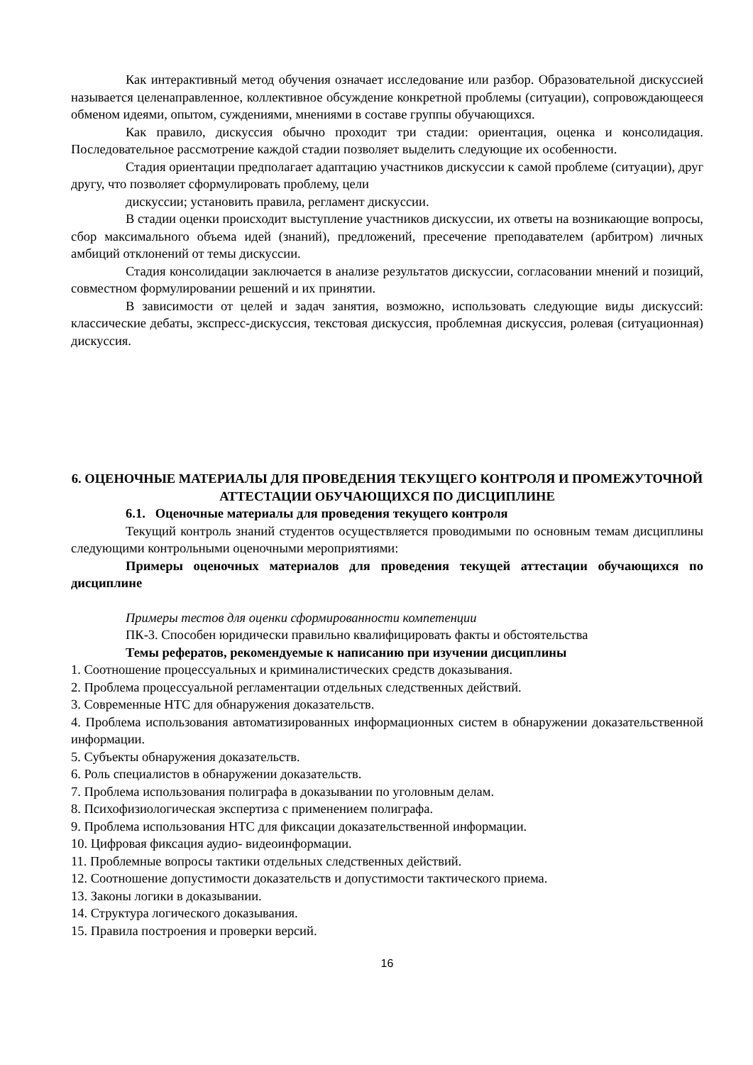Как интерактивный метод обучения означает исследование или разбор. Образовательной дискуссией называется целенаправленное, коллективное обсуждение конкретной проблемы (ситуации), сопровождающееся обменом идеями, опытом, суждениями, мнениями в составе группы обучающихся.
Как правило, дискуссия обычно проходит три стадии: ориентация, оценка и консолидация. Последовательное рассмотрение каждой стадии позволяет выделить следующие их особенности.
Стадия ориентации предполагает адаптацию участников дискуссии к самой проблеме (ситуации), друг другу, что позволяет сформулировать проблему, цели
дискуссии; установить правила, регламент дискуссии.
В стадии оценки происходит выступление участников дискуссии, их ответы на возникающие вопросы, сбор максимального объема идей (знаний), предложений, пресечение преподавателем (арбитром) личных амбиций отклонений от темы дискуссии.
Стадия консолидации заключается в анализе результатов дискуссии, согласовании мнений и позиций, совместном формулировании решений и их принятии.
В зависимости от целей и задач занятия, возможно, использовать следующие виды дискуссий: классические дебаты, экспресс-дискуссия, текстовая дискуссия, проблемная дискуссия, ролевая (ситуационная) дискуссия.
6. ОЦЕНОЧНЫЕ МАТЕРИАЛЫ ДЛЯ ПРОВЕДЕНИЯ ТЕКУЩЕГО КОНТРОЛЯ И ПРОМЕЖУТОЧНОЙ АТТЕСТАЦИИ ОБУЧАЮЩИХСЯ ПО ДИСЦИПЛИНЕ
6.1. Оценочные материалы для проведения текущего контроля
Текущий контроль знаний студентов осуществляется проводимыми по основным темам дисциплины следующими контрольными оценочными мероприятиями:
Примеры оценочных материалов для проведения текущей аттестации обучающихся по дисциплине
Примеры тестов для оценки сформированности компетенции
ПК-3. Способен юридически правильно квалифицировать факты и обстоятельства
Темы рефератов, рекомендуемые к написанию при изучении дисциплины
1. Соотношение процессуальных и криминалистических средств доказывания.
2. Проблема процессуальной регламентации отдельных следственных действий.
3. Современные НТС для обнаружения доказательств.
4. Проблема использования автоматизированных информационных систем в обнаружении доказательственной информации.
5. Субъекты обнаружения доказательств.
6. Роль специалистов в обнаружении доказательств.
7. Проблема использования полиграфа в доказывании по уголовным делам.
8. Психофизиологическая экспертиза с применением полиграфа.
9. Проблема использования НТС для фиксации доказательственной информации.
10. Цифровая фиксация аудио- видеоинформации.
11. Проблемные вопросы тактики отдельных следственных действий.
12. Соотношение допустимости доказательств и допустимости тактического приема.
13. Законы логики в доказывании.
14. Структура логического доказывания.
15. Правила построения и проверки версий.
16